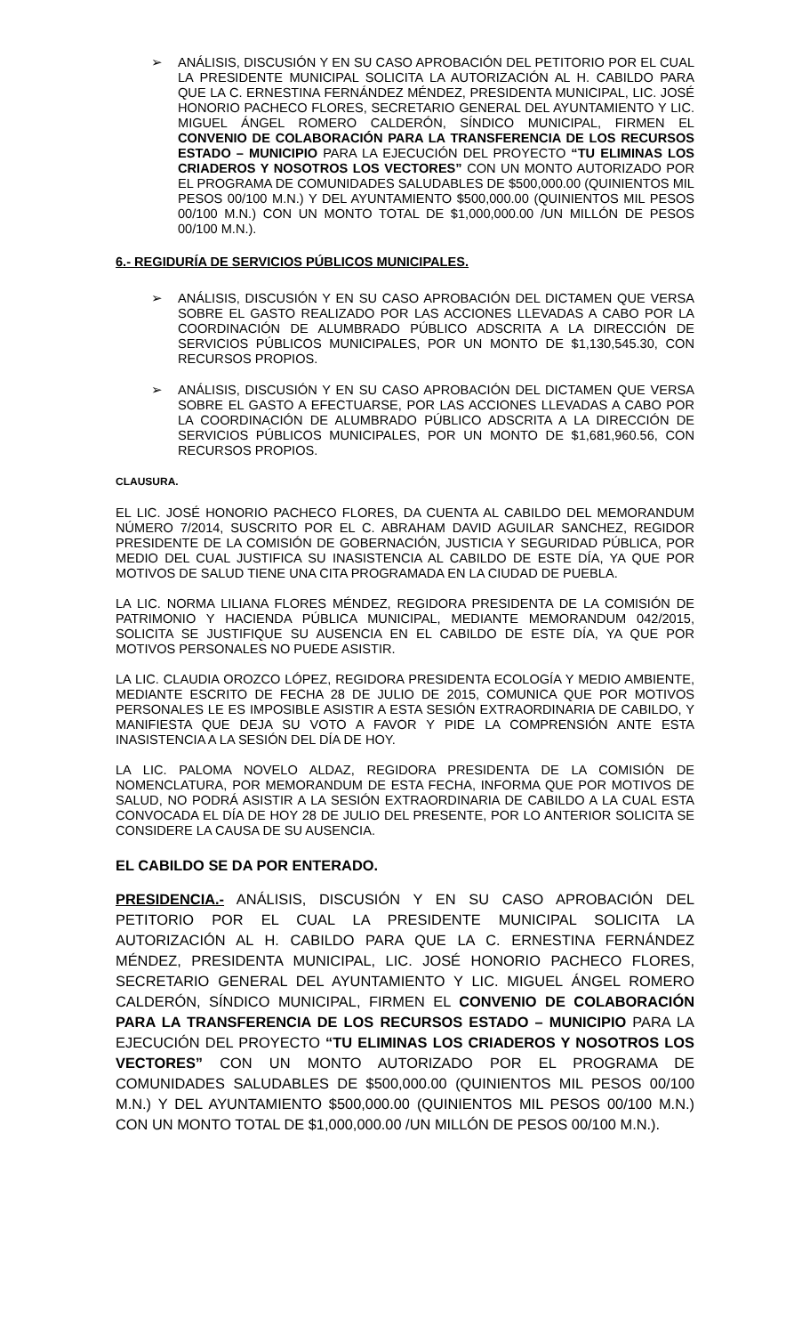➢ ANÁLISIS, DISCUSIÓN Y EN SU CASO APROBACIÓN DEL PETITORIO POR EL CUAL LA PRESIDENTE MUNICIPAL SOLICITA LA AUTORIZACIÓN AL H. CABILDO PARA QUE LA C. ERNESTINA FERNÁNDEZ MÉNDEZ, PRESIDENTA MUNICIPAL, LIC. JOSÉ HONORIO PACHECO FLORES, SECRETARIO GENERAL DEL AYUNTAMIENTO Y LIC. MIGUEL ÁNGEL ROMERO CALDERÓN, SÍNDICO MUNICIPAL, FIRMEN EL CONVENIO DE COLABORACIÓN PARA LA TRANSFERENCIA DE LOS RECURSOS ESTADO – MUNICIPIO PARA LA EJECUCIÓN DEL PROYECTO “TU ELIMINAS LOS CRIADEROS Y NOSOTROS LOS VECTORES” CON UN MONTO AUTORIZADO POR EL PROGRAMA DE COMUNIDADES SALUDABLES DE $500,000.00 (QUINIENTOS MIL PESOS 00/100 M.N.) Y DEL AYUNTAMIENTO $500,000.00 (QUINIENTOS MIL PESOS 00/100 M.N.) CON UN MONTO TOTAL DE $1,000,000.00 /UN MILLÓN DE PESOS 00/100 M.N.).
6.- REGIDURÍA DE SERVICIOS PÚBLICOS MUNICIPALES.
➢ ANÁLISIS, DISCUSIÓN Y EN SU CASO APROBACIÓN DEL DICTAMEN QUE VERSA SOBRE EL GASTO REALIZADO POR LAS ACCIONES LLEVADAS A CABO POR LA COORDINACIÓN DE ALUMBRADO PÚBLICO ADSCRITA A LA DIRECCIÓN DE SERVICIOS PÚBLICOS MUNICIPALES, POR UN MONTO DE $1,130,545.30, CON RECURSOS PROPIOS.
➢ ANÁLISIS, DISCUSIÓN Y EN SU CASO APROBACIÓN DEL DICTAMEN QUE VERSA SOBRE EL GASTO A EFECTUARSE, POR LAS ACCIONES LLEVADAS A CABO POR LA COORDINACIÓN DE ALUMBRADO PÚBLICO ADSCRITA A LA DIRECCIÓN DE SERVICIOS PÚBLICOS MUNICIPALES, POR UN MONTO DE $1,681,960.56, CON RECURSOS PROPIOS.
CLAUSURA.
EL LIC. JOSÉ HONORIO PACHECO FLORES, DA CUENTA AL CABILDO DEL MEMORANDUM NÚMERO 7/2014, SUSCRITO POR EL C. ABRAHAM DAVID AGUILAR SANCHEZ, REGIDOR PRESIDENTE DE LA COMISIÓN DE GOBERNACIÓN, JUSTICIA Y SEGURIDAD PÚBLICA, POR MEDIO DEL CUAL JUSTIFICA SU INASISTENCIA AL CABILDO DE ESTE DÍA, YA QUE POR MOTIVOS DE SALUD TIENE UNA CITA PROGRAMADA EN LA CIUDAD DE PUEBLA.
LA LIC. NORMA LILIANA FLORES MÉNDEZ, REGIDORA PRESIDENTA DE LA COMISIÓN DE PATRIMONIO Y HACIENDA PÚBLICA MUNICIPAL, MEDIANTE MEMORANDUM 042/2015, SOLICITA SE JUSTIFIQUE SU AUSENCIA EN EL CABILDO DE ESTE DÍA, YA QUE POR MOTIVOS PERSONALES NO PUEDE ASISTIR.
LA LIC. CLAUDIA OROZCO LÓPEZ, REGIDORA PRESIDENTA ECOLOGÍA Y MEDIO AMBIENTE, MEDIANTE ESCRITO DE FECHA 28 DE JULIO DE 2015, COMUNICA QUE POR MOTIVOS PERSONALES LE ES IMPOSIBLE ASISTIR A ESTA SESIÓN EXTRAORDINARIA DE CABILDO, Y MANIFIESTA QUE DEJA SU VOTO A FAVOR Y PIDE LA COMPRENSIÓN ANTE ESTA INASISTENCIA A LA SESIÓN DEL DÍA DE HOY.
LA LIC. PALOMA NOVELO ALDAZ, REGIDORA PRESIDENTA DE LA COMISIÓN DE NOMENCLATURA, POR MEMORANDUM DE ESTA FECHA, INFORMA QUE POR MOTIVOS DE SALUD, NO PODRÁ ASISTIR A LA SESIÓN EXTRAORDINARIA DE CABILDO A LA CUAL ESTA CONVOCADA EL DÍA DE HOY 28 DE JULIO DEL PRESENTE, POR LO ANTERIOR SOLICITA SE CONSIDERE LA CAUSA DE SU AUSENCIA.
EL CABILDO SE DA POR ENTERADO.
PRESIDENCIA.- ANÁLISIS, DISCUSIÓN Y EN SU CASO APROBACIÓN DEL PETITORIO POR EL CUAL LA PRESIDENTE MUNICIPAL SOLICITA LA AUTORIZACIÓN AL H. CABILDO PARA QUE LA C. ERNESTINA FERNÁNDEZ MÉNDEZ, PRESIDENTA MUNICIPAL, LIC. JOSÉ HONORIO PACHECO FLORES, SECRETARIO GENERAL DEL AYUNTAMIENTO Y LIC. MIGUEL ÁNGEL ROMERO CALDERÓN, SÍNDICO MUNICIPAL, FIRMEN EL CONVENIO DE COLABORACIÓN PARA LA TRANSFERENCIA DE LOS RECURSOS ESTADO – MUNICIPIO PARA LA EJECUCIÓN DEL PROYECTO “TU ELIMINAS LOS CRIADEROS Y NOSOTROS LOS VECTORES” CON UN MONTO AUTORIZADO POR EL PROGRAMA DE COMUNIDADES SALUDABLES DE $500,000.00 (QUINIENTOS MIL PESOS 00/100 M.N.) Y DEL AYUNTAMIENTO $500,000.00 (QUINIENTOS MIL PESOS 00/100 M.N.) CON UN MONTO TOTAL DE $1,000,000.00 /UN MILLÓN DE PESOS 00/100 M.N.).